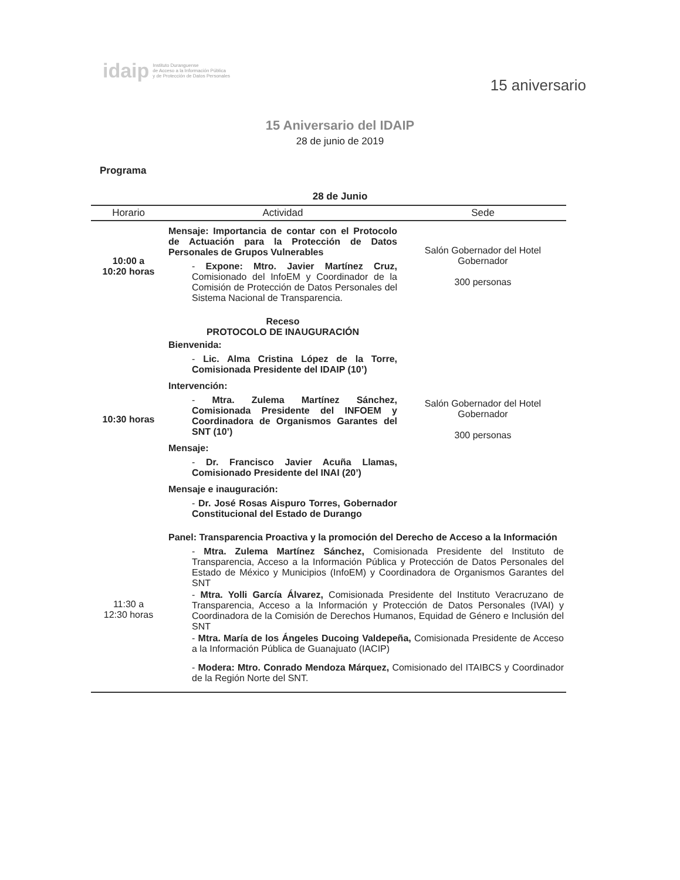idaip
Instituto Duranguense
de Acceso a la Información Pública
y de Protección de Datos Personales
15 aniversario
15 Aniversario del IDAIP
28 de junio de 2019
Programa
28 de Junio
| Horario | Actividad | Sede |
| --- | --- | --- |
| 10:00 a 10:20 horas | Mensaje: Importancia de contar con el Protocolo de Actuación para la Protección de Datos Personales de Grupos Vulnerables - Expone: Mtro. Javier Martínez Cruz, Comisionado del InfoEM y Coordinador de la Comisión de Protección de Datos Personales del Sistema Nacional de Transparencia. | Salón Gobernador del Hotel Gobernador 300 personas |
| 10:30 horas | Receso PROTOCOLO DE INAUGURACIÓN Bienvenida: - Lic. Alma Cristina López de la Torre, Comisionada Presidente del IDAIP (10’) Intervención: - Mtra. Zulema Martínez Sánchez, Comisionada Presidente del INFOEM y Coordinadora de Organismos Garantes del SNT (10’) Mensaje: - Dr. Francisco Javier Acuña Llamas, Comisionado Presidente del INAI (20’) Mensaje e inauguración: - Dr. José Rosas Aispuro Torres, Gobernador Constitucional del Estado de Durango | Salón Gobernador del Hotel Gobernador 300 personas |
| 11:30 a 12:30 horas | Panel: Transparencia Proactiva y la promoción del Derecho de Acceso a la Información - Mtra. Zulema Martínez Sánchez, Comisionada Presidente del Instituto de Transparencia, Acceso a la Información Pública y Protección de Datos Personales del Estado de México y Municipios (InfoEM) y Coordinadora de Organismos Garantes del SNT - Mtra. Yolli García Álvarez, Comisionada Presidente del Instituto Veracruzano de Transparencia, Acceso a la Información y Protección de Datos Personales (IVAI) y Coordinadora de la Comisión de Derechos Humanos, Equidad de Género e Inclusión del SNT - Mtra. María de los Ángeles Ducoing Valdepeña, Comisionada Presidente de Acceso a la Información Pública de Guanajuato (IACIP) - Modera: Mtro. Conrado Mendoza Márquez, Comisionado del ITAIBCS y Coordinador de la Región Norte del SNT. | |